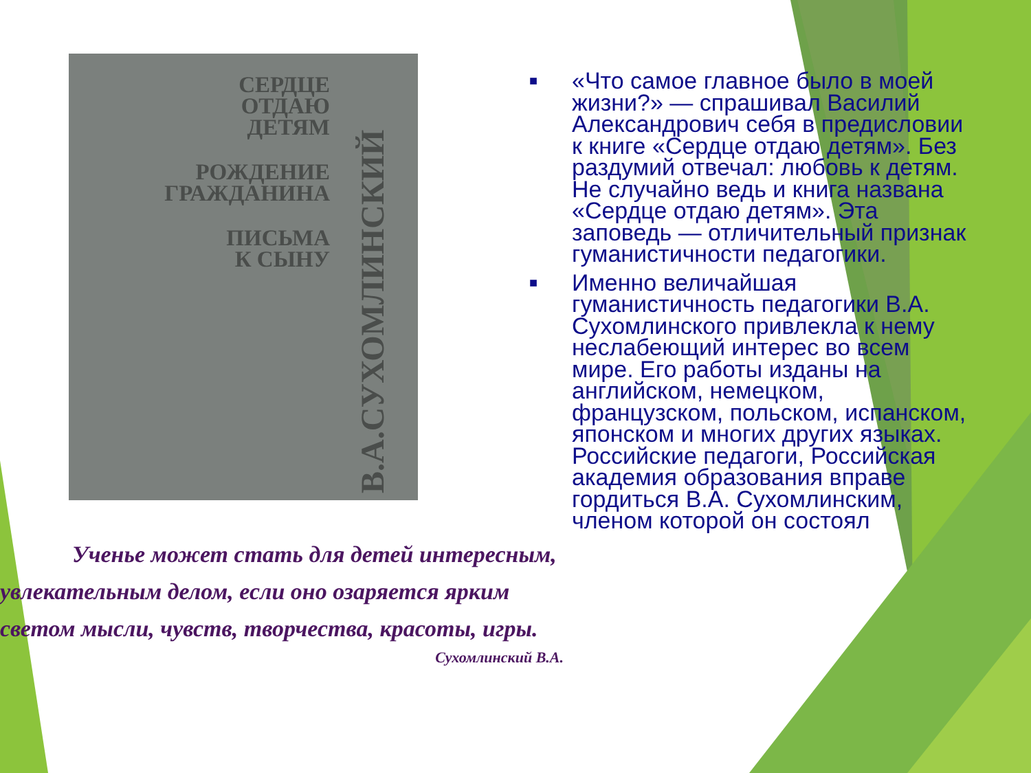СЕРДЦЕ
ОТДАЮ
ДЕТЯМ
РОЖДЕНИЕ
ГРАЖДАНИНА
ПИСЬМА
К СЫНУ
В.А.СУХОМЛИНСКИЙ
Ученье может стать для детей интересным,
увлекательным делом, если оно озаряется ярким
светом мысли, чувств, творчества, красоты, игры.
Сухомлинский В.А.
■ «Что самое главное было в моей жизни?» — спрашивал Василий Александрович себя в предисловии к книге «Сердце отдаю детям». Без раздумий отвечал: любовь к детям. Не случайно ведь и книга названа «Сердце отдаю детям». Эта заповедь — отличительный признак гуманистичности педагогики.
■ Именно величайшая гуманистичность педагогики В.А. Сухомлинского привлекла к нему неслабеющий интерес во всем мире. Его работы изданы на английском, немецком, французском, польском, испанском, японском и многих других языках. Российские педагоги, Российская академия образования вправе гордиться В.А. Сухомлинским, членом которой он состоял